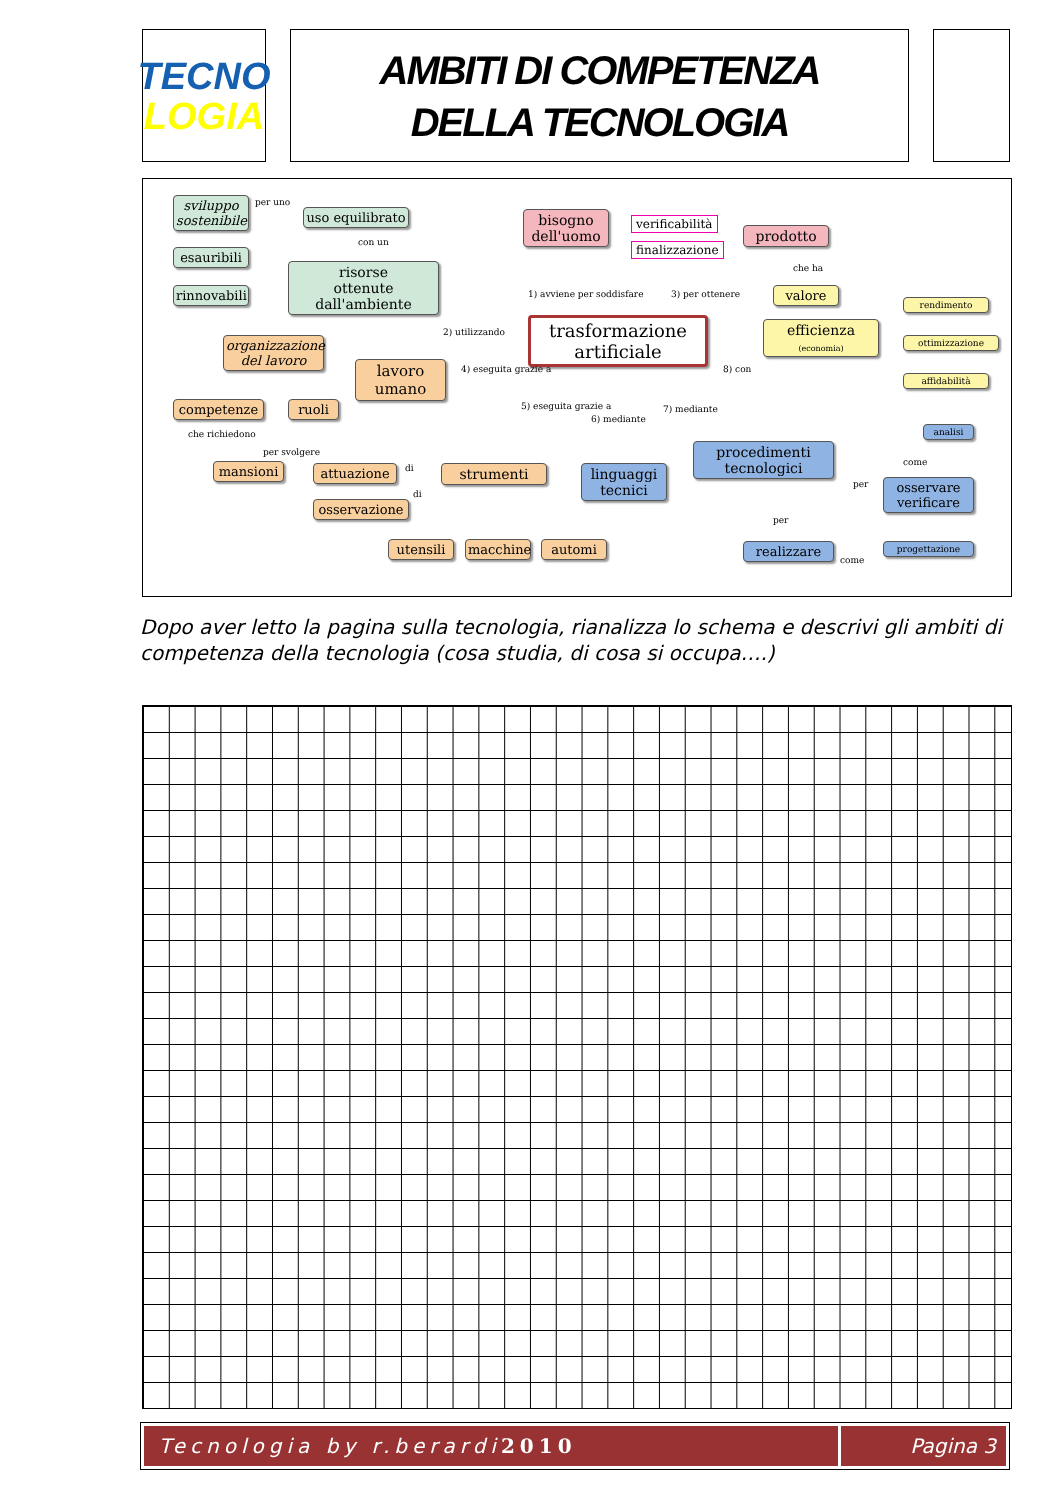TECNO
LOGIA
AMBITI DI COMPETENZA
DELLA TECNOLOGIA
sviluppo sostenibile
per uno
uso equilibrato
con un
esauribili
risorse
ottenute dall'ambiente
rinnovabili
bisogno dell'uomo
verificabilità
finalizzazione
prodotto
che ha
1) avviene per soddisfare 3) per ottenere valore
2) utilizzando
trasformazione
artificiale
efficienza
(economia)
rendimento
ottimizzazione
affidabilità
8) con
organizzazione del lavoro
4) eseguita grazie a
lavoro
umano
competenze ruoli
che richiedono
per svolgere
5) eseguita grazie a
6) mediante
7) mediante
analisi
come
mansioni attuazione di strumenti
linguaggi
tecnici
procedimenti
tecnologici
per
osservare verificare
di
osservazione
per
utensili
macchine
automi realizzare
come
progettazione
Dopo aver letto la pagina sulla tecnologia, rianalizza lo schema e descrivi gli ambiti di competenza della tecnologia (cosa studia, di cosa si occupa….)
Tecnologia by r.berardi 2010 Pagina 3